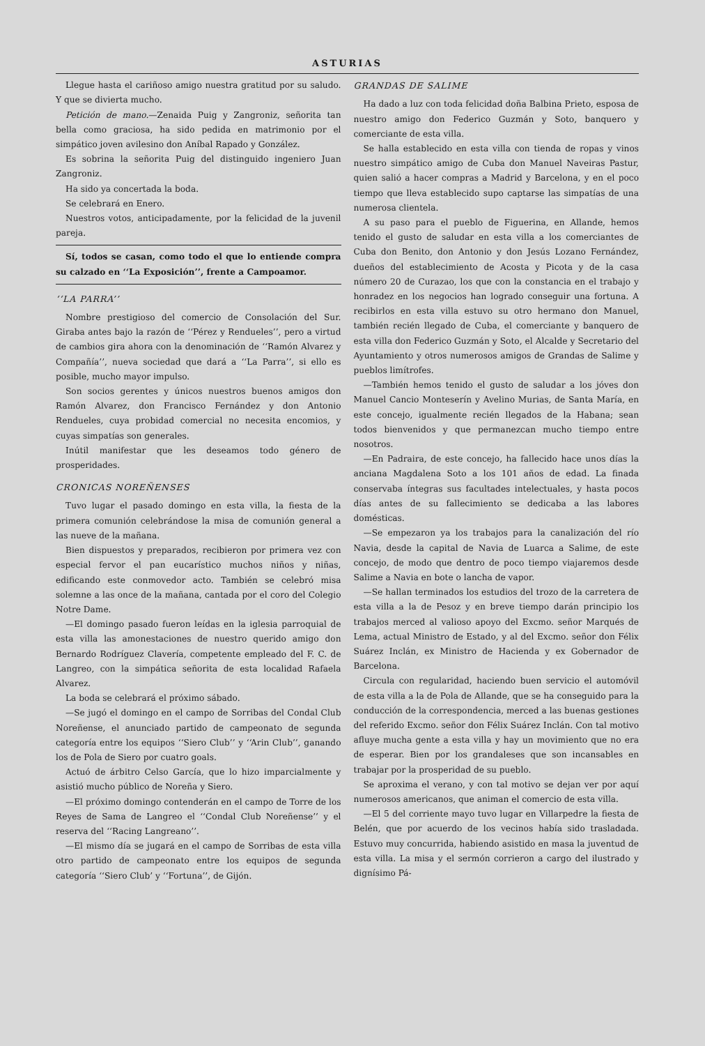ASTURIAS
Llegue hasta el cariñoso amigo nuestra gratitud por su saludo. Y que se divierta mucho.
Petición de mano.—Zenaida Puig y Zangroniz, señorita tan bella como graciosa, ha sido pedida en matrimonio por el simpático joven avilesino don Aníbal Rapado y González.
Es sobrina la señorita Puig del distinguido ingeniero Juan Zangroniz.
Ha sido ya concertada la boda.
Se celebrará en Enero.
Nuestros votos, anticipadamente, por la felicidad de la juvenil pareja.
Sí, todos se casan, como todo el que lo entiende compra su calzado en ‘‘La Exposición’’, frente a Campoamor.
‘‘LA PARRA’’
Nombre prestigioso del comercio de Consolación del Sur. Giraba antes bajo la razón de ‘‘Pérez y Rendueles’’, pero a virtud de cambios gira ahora con la denominación de ‘‘Ramón Alvarez y Compañía’’, nueva sociedad que dará a ‘‘La Parra’’, si ello es posible, mucho mayor impulso.
Son socios gerentes y únicos nuestros buenos amigos don Ramón Alvarez, don Francisco Fernández y don Antonio Rendueles, cuya probidad comercial no necesita encomios, y cuyas simpatías son generales.
Inútil manifestar que les deseamos todo género de prosperidades.
CRONICAS NOREÑENSES
Tuvo lugar el pasado domingo en esta villa, la fiesta de la primera comunión celebrándose la misa de comunión general a las nueve de la mañana.
Bien dispuestos y preparados, recibieron por primera vez con especial fervor el pan eucarístico muchos niños y niñas, edificando este conmovedor acto. También se celebró misa solemne a las once de la mañana, cantada por el coro del Colegio Notre Dame.
—El domingo pasado fueron leídas en la iglesia parroquial de esta villa las amonestaciones de nuestro querido amigo don Bernardo Rodríguez Clavería, competente empleado del F. C. de Langreo, con la simpática señorita de esta localidad Rafaela Alvarez.
La boda se celebrará el próximo sábado.
—Se jugó el domingo en el campo de Sorribas del Condal Club Noreñense, el anunciado partido de campeonato de segunda categoría entre los equipos ‘‘Siero Club’’ y ‘‘Arin Club’’, ganando los de Pola de Siero por cuatro goals.
Actuó de árbitro Celso García, que lo hizo imparcialmente y asistió mucho público de Noreña y Siero.
—El próximo domingo contenderán en el campo de Torre de los Reyes de Sama de Langreo el ‘‘Condal Club Noreñense’’ y el reserva del ‘‘Racing Langreano’’.
—El mismo día se jugará en el campo de Sorribas de esta villa otro partido de campeonato entre los equipos de segunda categoría ‘‘Siero Club’ y ‘‘Fortuna’’, de Gijón.
GRANDAS DE SALIME
Ha dado a luz con toda felicidad doña Balbina Prieto, esposa de nuestro amigo don Federico Guzmán y Soto, banquero y comerciante de esta villa.
Se halla establecido en esta villa con tienda de ropas y vinos nuestro simpático amigo de Cuba don Manuel Naveiras Pastur, quien salió a hacer compras a Madrid y Barcelona, y en el poco tiempo que lleva establecido supo captarse las simpatías de una numerosa clientela.
A su paso para el pueblo de Figuerina, en Allande, hemos tenido el gusto de saludar en esta villa a los comerciantes de Cuba don Benito, don Antonio y don Jesús Lozano Fernández, dueños del establecimiento de Acosta y Picota y de la casa número 20 de Curazao, los que con la constancia en el trabajo y honradez en los negocios han logrado conseguir una fortuna. A recibirlos en esta villa estuvo su otro hermano don Manuel, también recién llegado de Cuba, el comerciante y banquero de esta villa don Federico Guzmán y Soto, el Alcalde y Secretario del Ayuntamiento y otros numerosos amigos de Grandas de Salime y pueblos limítrofes.
—También hemos tenido el gusto de saludar a los jóves don Manuel Cancio Monteserín y Avelino Murias, de Santa María, en este concejo, igualmente recién llegados de la Habana; sean todos bienvenidos y que permanezcan mucho tiempo entre nosotros.
—En Padraira, de este concejo, ha fallecido hace unos días la anciana Magdalena Soto a los 101 años de edad. La finada conservaba íntegras sus facultades intelectuales, y hasta pocos días antes de su fallecimiento se dedicaba a las labores domésticas.
—Se empezaron ya los trabajos para la canalización del río Navia, desde la capital de Navia de Luarca a Salime, de este concejo, de modo que dentro de poco tiempo viajaremos desde Salime a Navia en bote o lancha de vapor.
—Se hallan terminados los estudios del trozo de la carretera de esta villa a la de Pesoz y en breve tiempo darán principio los trabajos merced al valioso apoyo del Excmo. señor Marqués de Lema, actual Ministro de Estado, y al del Excmo. señor don Félix Suárez Inclán, ex Ministro de Hacienda y ex Gobernador de Barcelona.
Circula con regularidad, haciendo buen servicio el automóvil de esta villa a la de Pola de Allande, que se ha conseguido para la conducción de la correspondencia, merced a las buenas gestiones del referido Excmo. señor don Félix Suárez Inclán. Con tal motivo afluye mucha gente a esta villa y hay un movimiento que no era de esperar. Bien por los grandaleses que son incansables en trabajar por la prosperidad de su pueblo.
Se aproxima el verano, y con tal motivo se dejan ver por aquí numerosos americanos, que animan el comercio de esta villa.
—El 5 del corriente mayo tuvo lugar en Villarpedre la fiesta de Belén, que por acuerdo de los vecinos había sido trasladada. Estuvo muy concurrida, habiendo asistido en masa la juventud de esta villa. La misa y el sermón corrieron a cargo del ilustrado y dignísimo Pá-